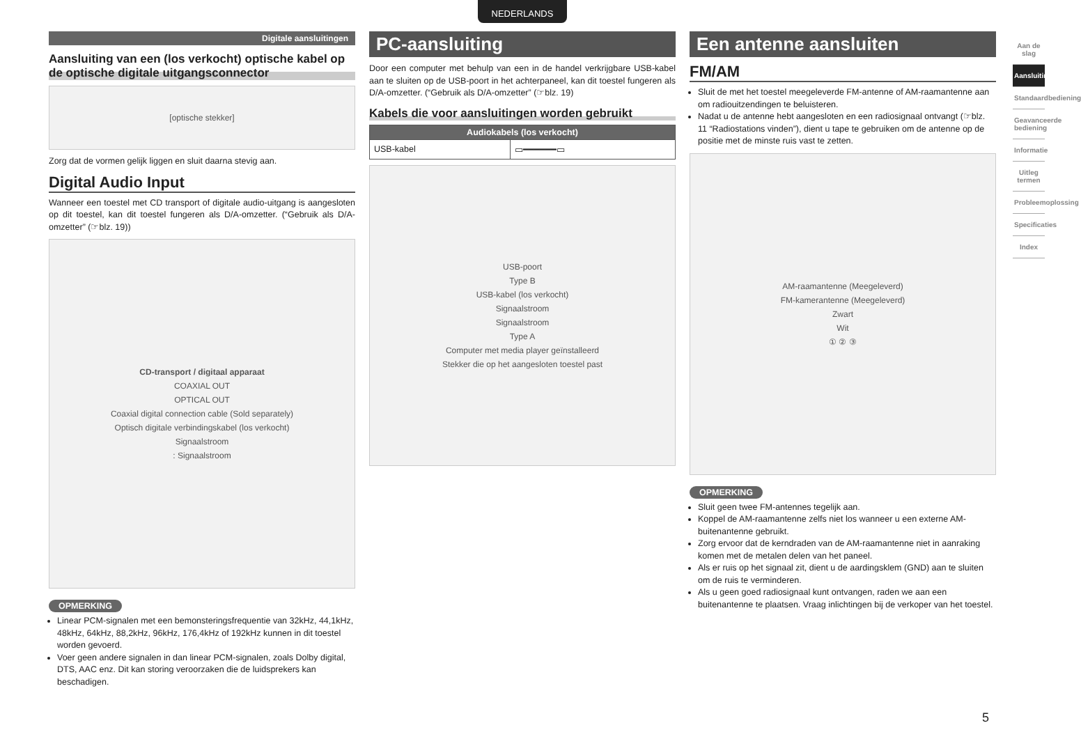NEDERLANDS
Digitale aansluitingen
Aansluiting van een (los verkocht) optische kabel op de optische digitale uitgangsconnector
[optische stekker]
Zorg dat de vormen gelijk liggen en sluit daarna stevig aan.
Digital Audio Input
Wanneer een toestel met CD transport of digitale audio-uitgang is aangesloten op dit toestel, kan dit toestel fungeren als D/A-omzetter. (“Gebruik als D/A-omzetter” (☞blz. 19))
CD-transport / digitaal apparaat
COAXIAL OUT
OPTICAL OUT
Coaxial digital connection cable (Sold separately)
Optisch digitale verbindingskabel (los verkocht)
Signaalstroom
: Signaalstroom
OPMERKING
Linear PCM-signalen met een bemonsteringsfrequentie van 32kHz, 44,1kHz, 48kHz, 64kHz, 88,2kHz, 96kHz, 176,4kHz of 192kHz kunnen in dit toestel worden gevoerd.
Voer geen andere signalen in dan linear PCM-signalen, zoals Dolby digital, DTS, AAC enz. Dit kan storing veroorzaken die de luidsprekers kan beschadigen.
PC-aansluiting
Door een computer met behulp van een in de handel verkrijgbare USB-kabel aan te sluiten op de USB-poort in het achterpaneel, kan dit toestel fungeren als D/A-omzetter. (“Gebruik als D/A-omzetter” (☞blz. 19)
Kabels die voor aansluitingen worden gebruikt
| Audiokabels (los verkocht) | |
| --- | --- |
| USB-kabel | ▭━━━━━━▭ |
USB-poort
Type B
USB-kabel (los verkocht)
Signaalstroom
Signaalstroom
Type A
Computer met media player geïnstalleerd
Stekker die op het aangesloten toestel past
Een antenne aansluiten
FM/AM
Sluit de met het toestel meegeleverde FM-antenne of AM-raamantenne aan om radiouitzendingen te beluisteren.
Nadat u de antenne hebt aangesloten en een radiosignaal ontvangt (☞blz. 11 “Radiostations vinden”), dient u tape te gebruiken om de antenne op de positie met de minste ruis vast te zetten.
AM-raamantenne (Meegeleverd)
FM-kamerantenne (Meegeleverd)
Zwart
Wit
① ② ③
OPMERKING
Sluit geen twee FM-antennes tegelijk aan.
Koppel de AM-raamantenne zelfs niet los wanneer u een externe AM-buitenantenne gebruikt.
Zorg ervoor dat de kerndraden van de AM-raamantenne niet in aanraking komen met de metalen delen van het paneel.
Als er ruis op het signaal zit, dient u de aardingsklem (GND) aan te sluiten om de ruis te verminderen.
Als u geen goed radiosignaal kunt ontvangen, raden we aan een buitenantenne te plaatsen. Vraag inlichtingen bij de verkoper van het toestel.
Aan de slag
Aansluitingen
Standaardbediening
Geavanceerde bediening
Informatie
Uitleg termen
Probleemoplossing
Specificaties
Index
5